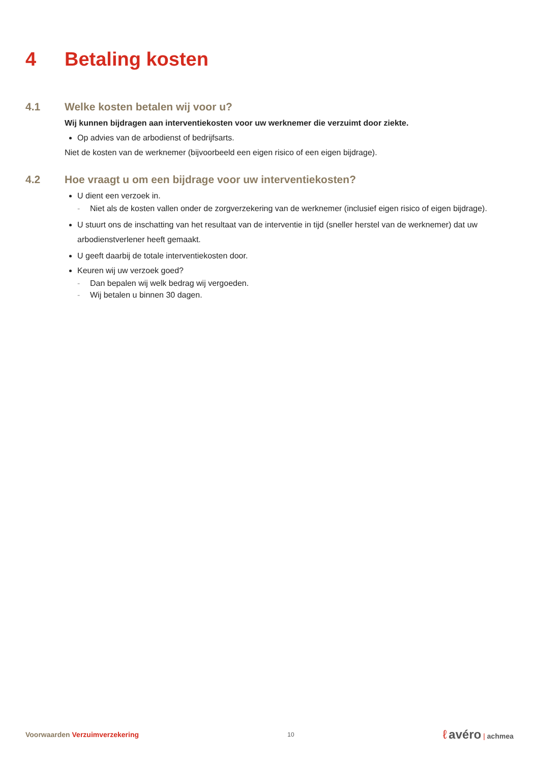4 Betaling kosten
4.1 Welke kosten betalen wij voor u?
Wij kunnen bijdragen aan interventiekosten voor uw werknemer die verzuimt door ziekte.
Op advies van de arbodienst of bedrijfsarts.
Niet de kosten van de werknemer (bijvoorbeeld een eigen risico of een eigen bijdrage).
4.2 Hoe vraagt u om een bijdrage voor uw interventiekosten?
U dient een verzoek in.
- Niet als de kosten vallen onder de zorgverzekering van de werknemer (inclusief eigen risico of eigen bijdrage).
U stuurt ons de inschatting van het resultaat van de interventie in tijd (sneller herstel van de werknemer) dat uw arbodienstverlener heeft gemaakt.
U geeft daarbij de totale interventiekosten door.
Keuren wij uw verzoek goed?
- Dan bepalen wij welk bedrag wij vergoeden.
- Wij betalen u binnen 30 dagen.
Voorwaarden Verzuimverzekering
10
ℓ avéro | achmea